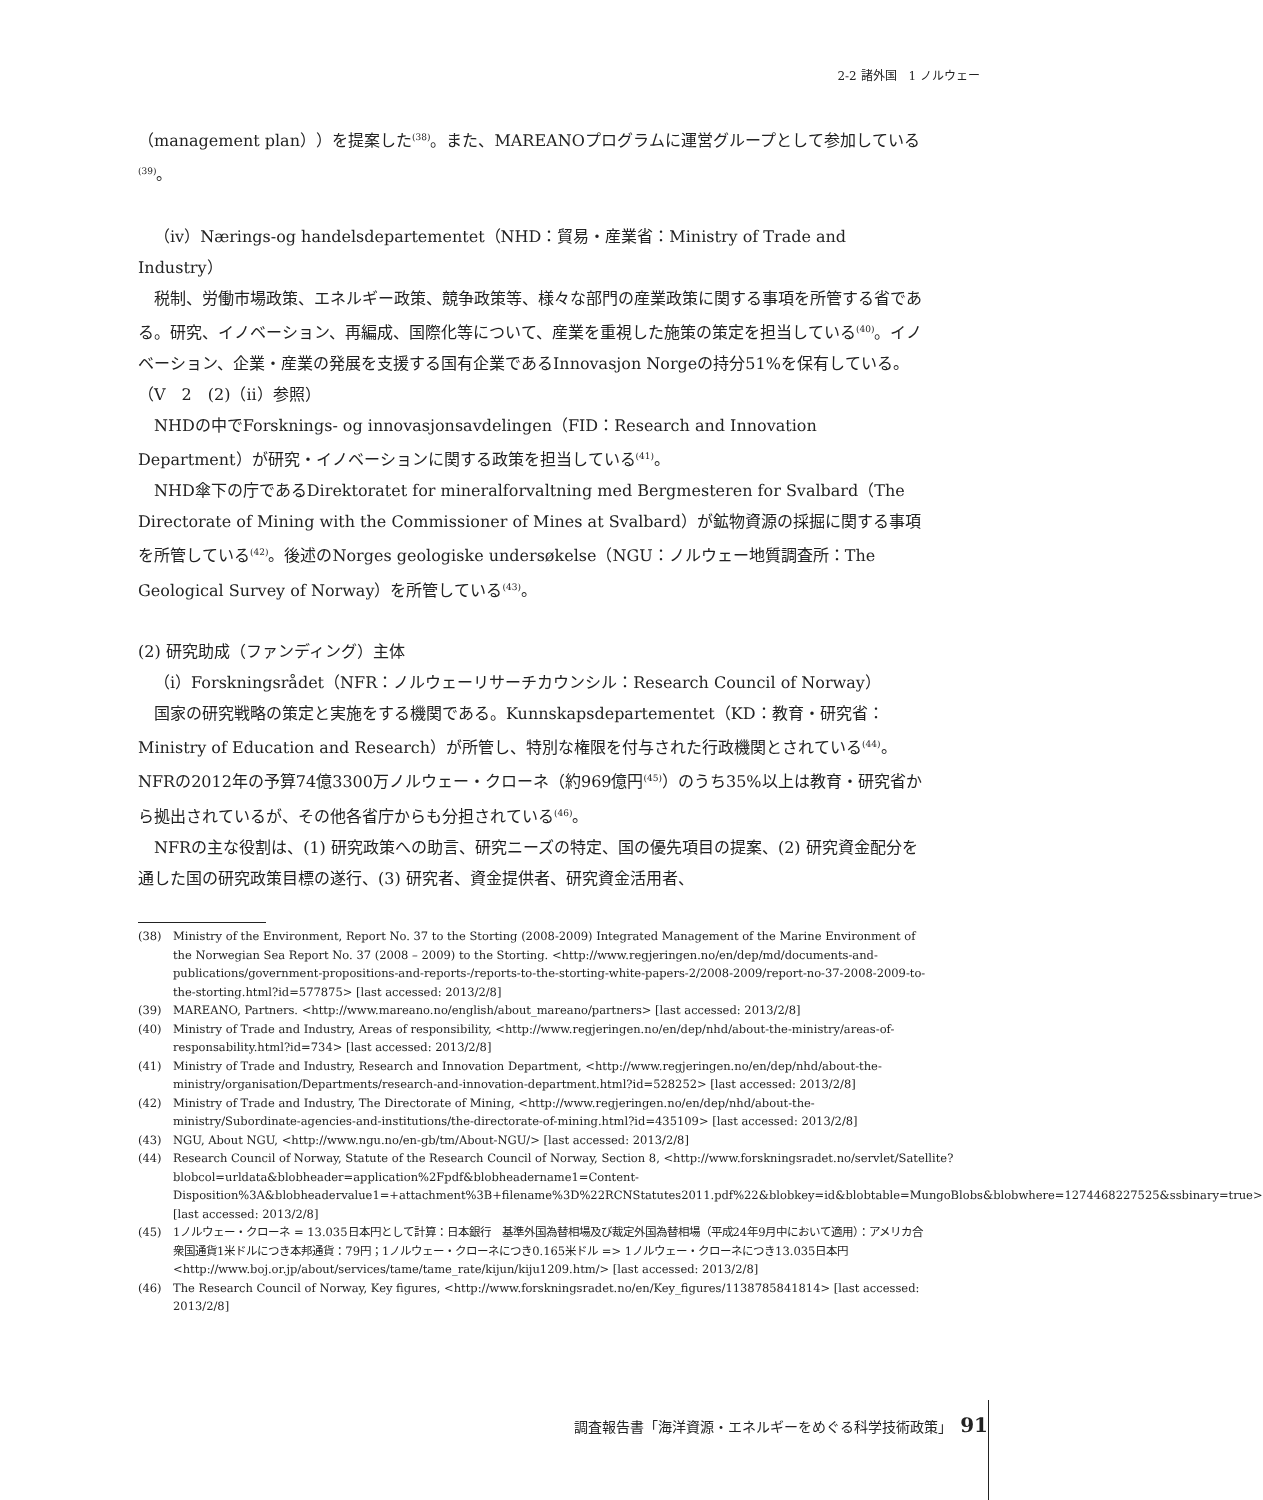2-2 諸外国　1 ノルウェー
（management plan））を提案した<sup>(38)</sup>。また、MAREANOプログラムに運営グループとして参加している<sup>(39)</sup>。
（iv）Nærings-og handelsdepartementet（NHD：貿易・産業省：Ministry of Trade and Industry）
税制、労働市場政策、エネルギー政策、競争政策等、様々な部門の産業政策に関する事項を所管する省である。研究、イノベーション、再編成、国際化等について、産業を重視した施策の策定を担当している<sup>(40)</sup>。イノベーション、企業・産業の発展を支援する国有企業であるInnovasjon Norgeの持分51%を保有している。（V　2　(2)（ii）参照）
NHDの中でForsknings- og innovasjonsavdelingen（FID：Research and Innovation Department）が研究・イノベーションに関する政策を担当している<sup>(41)</sup>。
NHD傘下の庁であるDirektoratet for mineralforvaltning med Bergmesteren for Svalbard（The Directorate of Mining with the Commissioner of Mines at Svalbard）が鉱物資源の採掘に関する事項を所管している<sup>(42)</sup>。後述のNorges geologiske undersøkelse（NGU：ノルウェー地質調査所：The Geological Survey of Norway）を所管している<sup>(43)</sup>。
(2) 研究助成（ファンディング）主体
（i）Forskningsrådet（NFR：ノルウェーリサーチカウンシル：Research Council of Norway）
国家の研究戦略の策定と実施をする機関である。Kunnskapsdepartementet（KD：教育・研究省：Ministry of Education and Research）が所管し、特別な権限を付与された行政機関とされている<sup>(44)</sup>。NFRの2012年の予算74億3300万ノルウェー・クローネ（約969億円<sup>(45)</sup>）のうち35%以上は教育・研究省から拠出されているが、その他各省庁からも分担されている<sup>(46)</sup>。
NFRの主な役割は、(1) 研究政策への助言、研究ニーズの特定、国の優先項目の提案、(2) 研究資金配分を通した国の研究政策目標の遂行、(3) 研究者、資金提供者、研究資金活用者、
(38) Ministry of the Environment, Report No. 37 to the Storting (2008-2009) Integrated Management of the Marine Environment of the Norwegian Sea Report No. 37 (2008 – 2009) to the Storting. <http://www.regjeringen.no/en/dep/md/documents-and-publications/government-propositions-and-reports-/reports-to-the-storting-white-papers-2/2008-2009/report-no-37-2008-2009-to-the-storting.html?id=577875> [last accessed: 2013/2/8]
(39) MAREANO, Partners. <http://www.mareano.no/english/about_mareano/partners> [last accessed: 2013/2/8]
(40) Ministry of Trade and Industry, Areas of responsibility, <http://www.regjeringen.no/en/dep/nhd/about-the-ministry/areas-of-responsability.html?id=734> [last accessed: 2013/2/8]
(41) Ministry of Trade and Industry, Research and Innovation Department, <http://www.regjeringen.no/en/dep/nhd/about-the-ministry/organisation/Departments/research-and-innovation-department.html?id=528252> [last accessed: 2013/2/8]
(42) Ministry of Trade and Industry, The Directorate of Mining, <http://www.regjeringen.no/en/dep/nhd/about-the-ministry/Subordinate-agencies-and-institutions/the-directorate-of-mining.html?id=435109> [last accessed: 2013/2/8]
(43) NGU, About NGU, <http://www.ngu.no/en-gb/tm/About-NGU/> [last accessed: 2013/2/8]
(44) Research Council of Norway, Statute of the Research Council of Norway, Section 8, <http://www.forskningsradet.no/servlet/Satellite?blobcol=urldata&blobheader=application%2Fpdf&blobheadername1=Content-Disposition%3A&blobheadervalue1=+attachment%3B+filename%3D%22RCNStatutes2011.pdf%22&blobkey=id&blobtable=MungoBlobs&blobwhere=1274468227525&ssbinary=true> [last accessed: 2013/2/8]
(45) 1ノルウェー・クローネ = 13.035日本円として計算：日本銀行　基準外国為替相場及び裁定外国為替相場（平成24年9月中において適用）：アメリカ合衆国通貨1米ドルにつき本邦通貨：79円；1ノルウェー・クローネにつき0.165米ドル => 1ノルウェー・クローネにつき13.035日本円　<http://www.boj.or.jp/about/services/tame/tame_rate/kijun/kiju1209.htm/> [last accessed: 2013/2/8]
(46) The Research Council of Norway, Key figures, <http://www.forskningsradet.no/en/Key_figures/1138785841814> [last accessed: 2013/2/8]
調査報告書「海洋資源・エネルギーをめぐる科学技術政策」 91